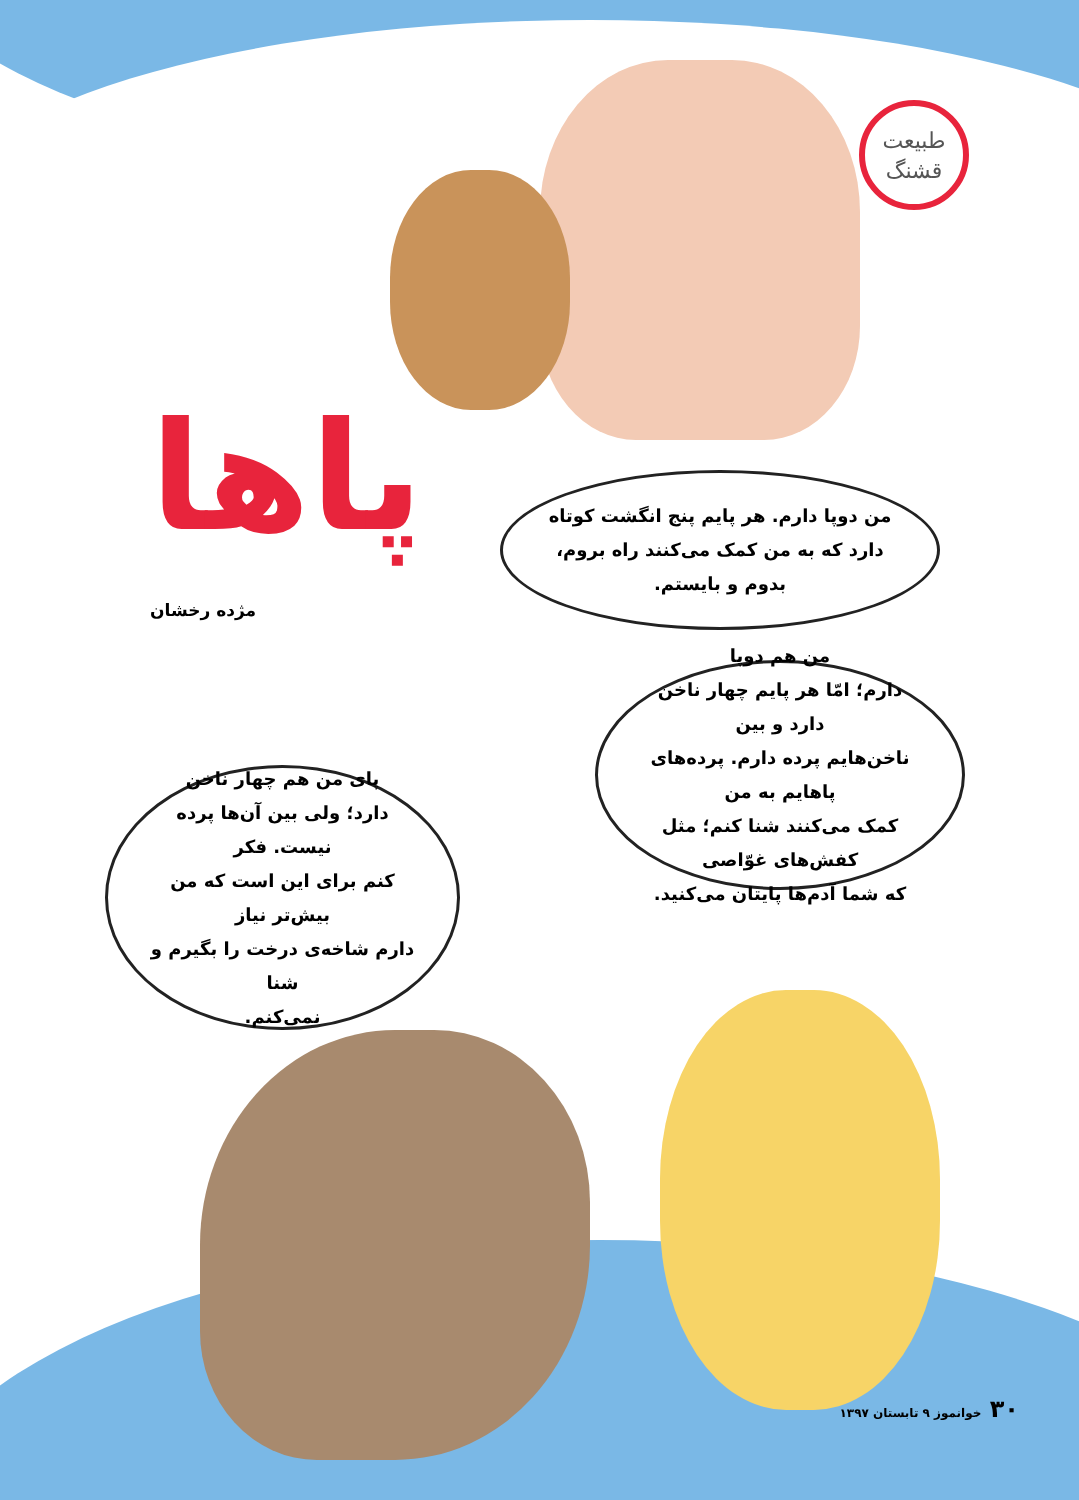طبیعت
قشنگ
پاها
مژده رخشان
من دوپا دارم. هر پایم پنج انگشت کوتاه
دارد که به من کمک می‌کنند راه بروم،
بدوم و بایستم.
من هم دوپا
دارم؛ امّا هر پایم چهار ناخن دارد و بین
ناخن‌هایم پرده دارم. پرده‌های پاهایم به من
کمک می‌کنند شنا کنم؛ مثل کفش‌های غوّاصی
که شما آدم‌ها پایتان می‌کنید.
پای من هم چهار ناخن
دارد؛ ولی بین آن‌ها پرده نیست. فکر
کنم برای این است که من بیش‌تر نیاز
دارم شاخه‌ی درخت را بگیرم و شنا
نمی‌کنم.
۳۰ خوانموز ۹ تابستان ۱۳۹۷